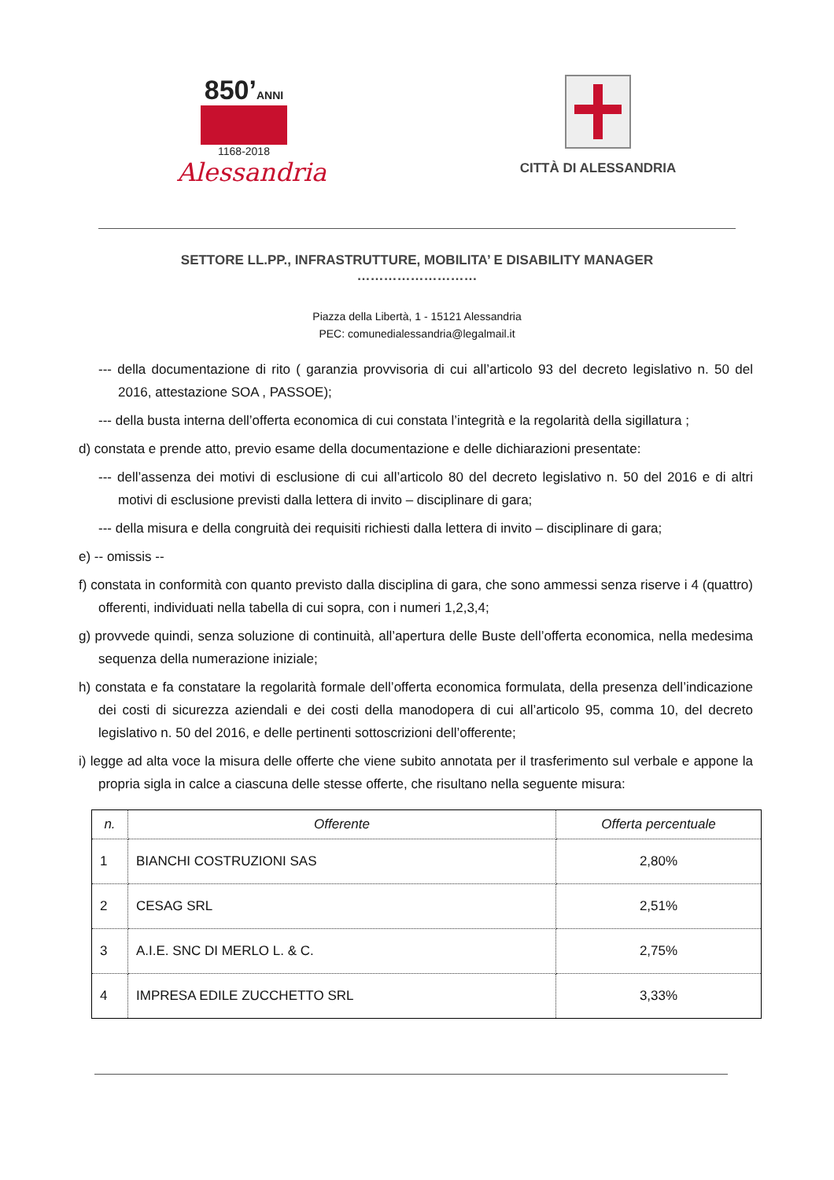850’ANNI
1168-2018
Alessandria
CITTÀ DI ALESSANDRIA
SETTORE LL.PP., INFRASTRUTTURE, MOBILITA’ E DISABILITY MANAGER
………………………
Piazza della Libertà, 1 - 15121 Alessandria
PEC: comunedialessandria@legalmail.it
--- della documentazione di rito ( garanzia provvisoria di cui all’articolo 93 del decreto legislativo n. 50 del 2016, attestazione SOA , PASSOE);
--- della busta interna dell’offerta economica di cui constata l’integrità e la regolarità della sigillatura ;
d) constata e prende atto, previo esame della documentazione e delle dichiarazioni presentate:
--- dell’assenza dei motivi di esclusione di cui all’articolo 80 del decreto legislativo n. 50 del 2016 e di altri motivi di esclusione previsti dalla lettera di invito – disciplinare di gara;
--- della misura e della congruità dei requisiti richiesti dalla lettera di invito – disciplinare di gara;
e) -- omissis --
f) constata in conformità con quanto previsto dalla disciplina di gara, che sono ammessi senza riserve i 4 (quattro) offerenti, individuati nella tabella di cui sopra, con i numeri 1,2,3,4;
g) provvede quindi, senza soluzione di continuità, all’apertura delle Buste dell’offerta economica, nella medesima sequenza della numerazione iniziale;
h) constata e fa constatare la regolarità formale dell’offerta economica formulata, della presenza dell’indicazione dei costi di sicurezza aziendali e dei costi della manodopera di cui all’articolo 95, comma 10, del decreto legislativo n. 50 del 2016, e delle pertinenti sottoscrizioni dell’offerente;
i) legge ad alta voce la misura delle offerte che viene subito annotata per il trasferimento sul verbale e appone la propria sigla in calce a ciascuna delle stesse offerte, che risultano nella seguente misura:
| n. | Offerente | Offerta percentuale |
| --- | --- | --- |
| 1 | BIANCHI COSTRUZIONI SAS | 2,80% |
| 2 | CESAG SRL | 2,51% |
| 3 | A.I.E. SNC DI MERLO L. & C. | 2,75% |
| 4 | IMPRESA EDILE ZUCCHETTO SRL | 3,33% |